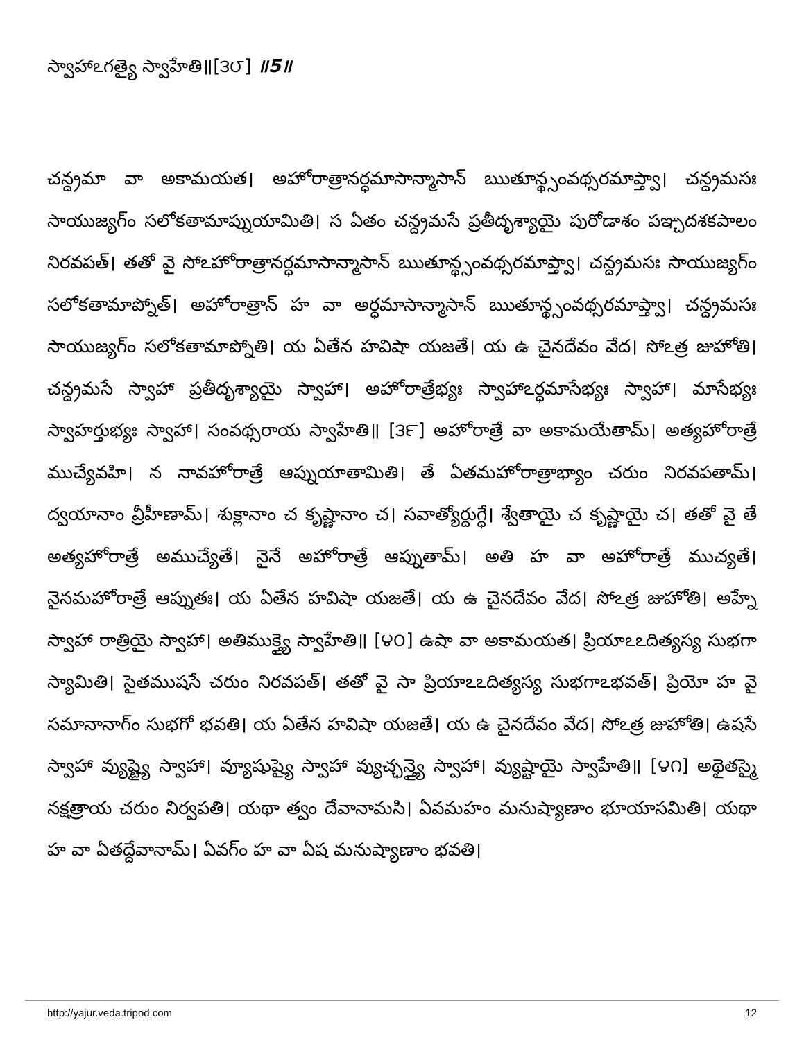స్వాహాఽగత్యై స్వాహేతి॥[౩౮] ॥5॥
చన్ద్రమా వా అకామయత। అహోరాత్రానర్ధమాసాన్మాసాన్ ఋతూన్థ్సంవథ్సరమాప్త్వా। చన్ద్రమసః సాయుజ్యగ్ం సలోకతామాప్నుయామితి। స ఏతం చన్ద్రమసే ప్రతీదృశ్యాయై పురోడాశం పఞ్చదశకపాలం నిరవపత్। తతో వై సోఽహోరాత్రానర్ధమాసాన్మాసాన్ ఋతూన్థ్సంవథ్సరమాప్త్వా। చన్ద్రమసః సాయుజ్యగ్ం సలోకతామాప్నోత్। అహోరాత్రాన్ హ వా అర్ధమాసాన్మాసాన్ ఋతూన్థ్సంవథ్సరమాప్త్వా। చన్ద్రమసః సాయుజ్యగ్ం సలోకతామాప్నోతి। య ఏతేన హవిషా యజతే। య ఉ చైనదేవం వేద। సోఽత్ర జుహోతి। చన్ద్రమసే స్వాహా ప్రతీదృశ్యాయై స్వాహా। అహోరాత్రేభ్యః స్వాహాఽర్ధమాసేభ్యః స్వాహా। మాసేభ్యః స్వాహర్తుభ్యః స్వాహా। సంవథ్సరాయ స్వాహేతి॥ [౩౯] అహోరాత్రే వా అకామయేతామ్। అత్యహోరాత్రే ముచ్యేవహి। న నావహోరాత్రే ఆప్నుయాతామితి। తే ఏతమహోరాత్రాభ్యాం చరుం నిరవపతామ్। ద్వయానాం వ్రీహీణామ్। శుక్లానాం చ కృష్ణానాం చ। సవాత్యోర్దుగ్ధే। శ్వేతాయై చ కృష్ణాయై చ। తతో వై తే అత్యహోరాత్రే అముచ్యేతే। నైనే అహోరాత్రే ఆప్నుతామ్। అతి హ వా అహోరాత్రే ముచ్యతే। నైనమహోరాత్రే ఆప్నుతః। య ఏతేన హవిషా యజతే। య ఉ చైనదేవం వేద। సోఽత్ర జుహోతి। అహ్నే స్వాహా రాత్రియై స్వాహా। అతిముక్త్యై స్వాహేతి॥ [౪౦] ఉషా వా అకామయత। ప్రియాఽఽదిత్యస్య సుభగా స్యామితి। సైతముషసే చరుం నిరవపత్। తతో వై సా ప్రియాఽఽదిత్యస్య సుభగాఽభవత్। ప్రియో హ వై సమానానాగ్ం సుభగో భవతి। య ఏతేన హవిషా యజతే। య ఉ చైనదేవం వేద। సోఽత్ర జుహోతి। ఉషసే స్వాహా వ్యుష్ట్యై స్వాహా। వ్యూషుష్యై స్వాహా వ్యుచ్ఛన్త్యై స్వాహా। వ్యుష్టాయై స్వాహేతి॥ [౪౧] అథైతస్మై నక్షత్రాయ చరుం నిర్వపతి। యథా త్వం దేవానామసి। ఏవమహం మనుష్యాణాం భూయాసమితి। యథా హ వా ఏతద్దేవానామ్। ఏవగ్ం హ వా ఏష మనుష్యాణాం భవతి।
http://yajur.veda.tripod.com 12